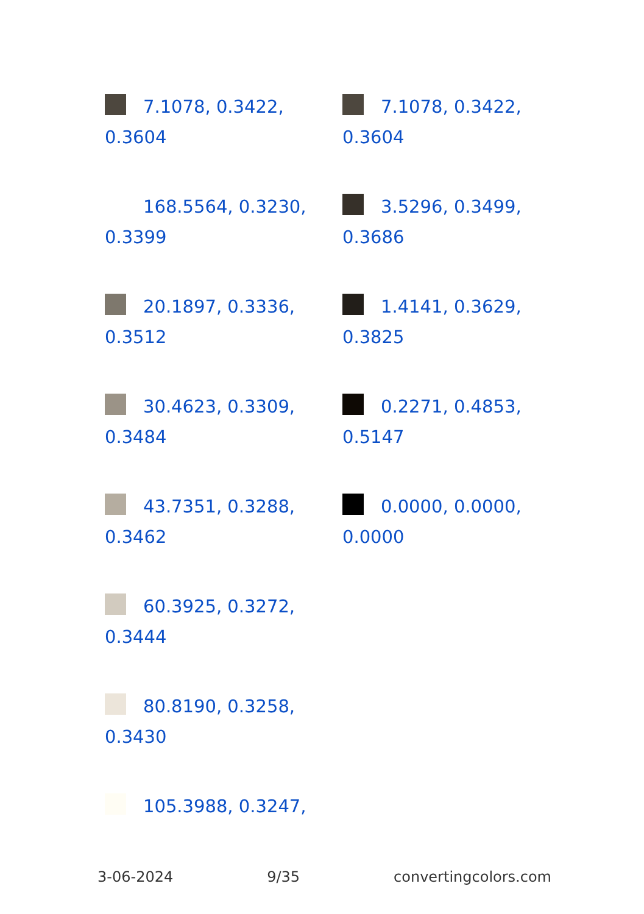7.1078, 0.3422, 0.3604
168.5564, 0.3230, 0.3399
20.1897, 0.3336, 0.3512
30.4623, 0.3309, 0.3484
43.7351, 0.3288, 0.3462
60.3925, 0.3272, 0.3444
80.8190, 0.3258, 0.3430
105.3988, 0.3247,
7.1078, 0.3422, 0.3604
3.5296, 0.3499, 0.3686
1.4141, 0.3629, 0.3825
0.2271, 0.4853, 0.5147
0.0000, 0.0000, 0.0000
3-06-2024 9/35 convertingcolors.com